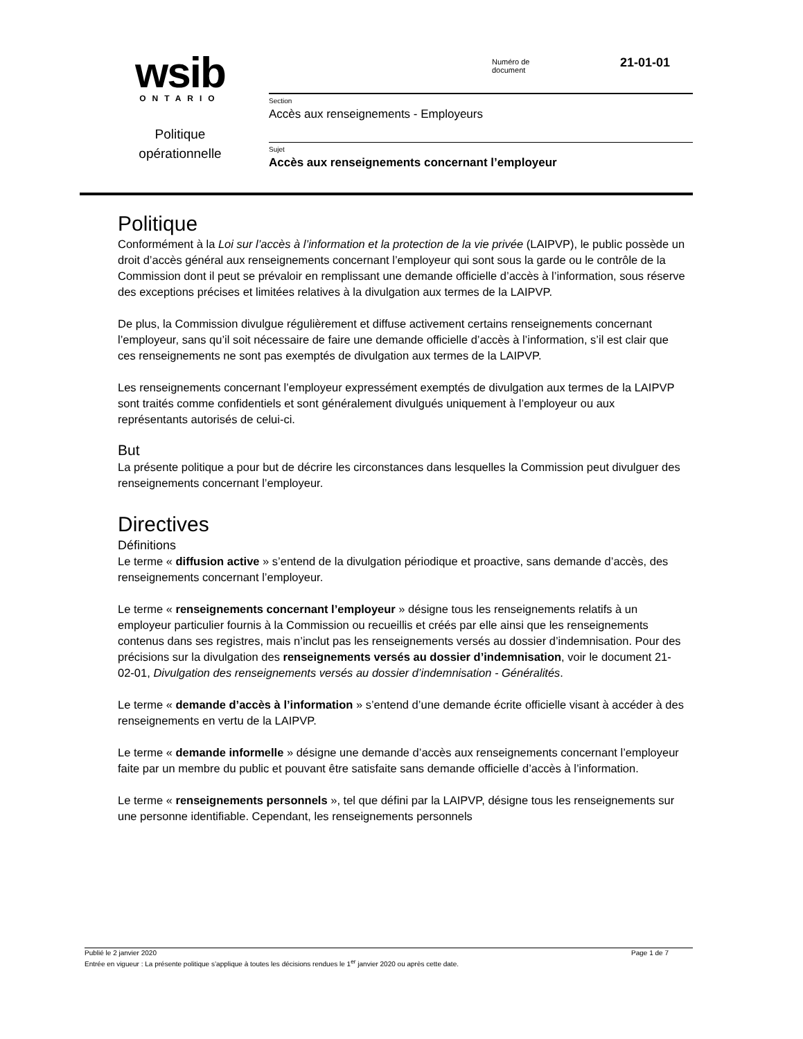wsib
ONTARIO
Politique
opérationnelle
Numéro de
document
21-01-01
Section
Accès aux renseignements - Employeurs
Sujet
Accès aux renseignements concernant l’employeur
Politique
Conformément à la Loi sur l’accès à l’information et la protection de la vie privée (LAIPVP), le public possède un droit d’accès général aux renseignements concernant l’employeur qui sont sous la garde ou le contrôle de la Commission dont il peut se prévaloir en remplissant une demande officielle d’accès à l’information, sous réserve des exceptions précises et limitées relatives à la divulgation aux termes de la LAIPVP.
De plus, la Commission divulgue régulièrement et diffuse activement certains renseignements concernant l’employeur, sans qu’il soit nécessaire de faire une demande officielle d’accès à l’information, s’il est clair que ces renseignements ne sont pas exemptés de divulgation aux termes de la LAIPVP.
Les renseignements concernant l’employeur expressément exemptés de divulgation aux termes de la LAIPVP sont traités comme confidentiels et sont généralement divulgués uniquement à l’employeur ou aux représentants autorisés de celui-ci.
But
La présente politique a pour but de décrire les circonstances dans lesquelles la Commission peut divulguer des renseignements concernant l’employeur.
Directives
Définitions
Le terme « diffusion active » s’entend de la divulgation périodique et proactive, sans demande d’accès, des renseignements concernant l’employeur.
Le terme « renseignements concernant l’employeur » désigne tous les renseignements relatifs à un employeur particulier fournis à la Commission ou recueillis et créés par elle ainsi que les renseignements contenus dans ses registres, mais n’inclut pas les renseignements versés au dossier d’indemnisation. Pour des précisions sur la divulgation des renseignements versés au dossier d’indemnisation, voir le document 21-02-01, Divulgation des renseignements versés au dossier d’indemnisation - Généralités.
Le terme « demande d’accès à l’information » s’entend d’une demande écrite officielle visant à accéder à des renseignements en vertu de la LAIPVP.
Le terme « demande informelle » désigne une demande d’accès aux renseignements concernant l’employeur faite par un membre du public et pouvant être satisfaite sans demande officielle d’accès à l’information.
Le terme « renseignements personnels », tel que défini par la LAIPVP, désigne tous les renseignements sur une personne identifiable. Cependant, les renseignements personnels
Page 1 de 7 Publié le 2 janvier 2020
Entrée en vigueur : La présente politique s’applique à toutes les décisions rendues le 1<sup>er</sup> janvier 2020 ou après cette date.